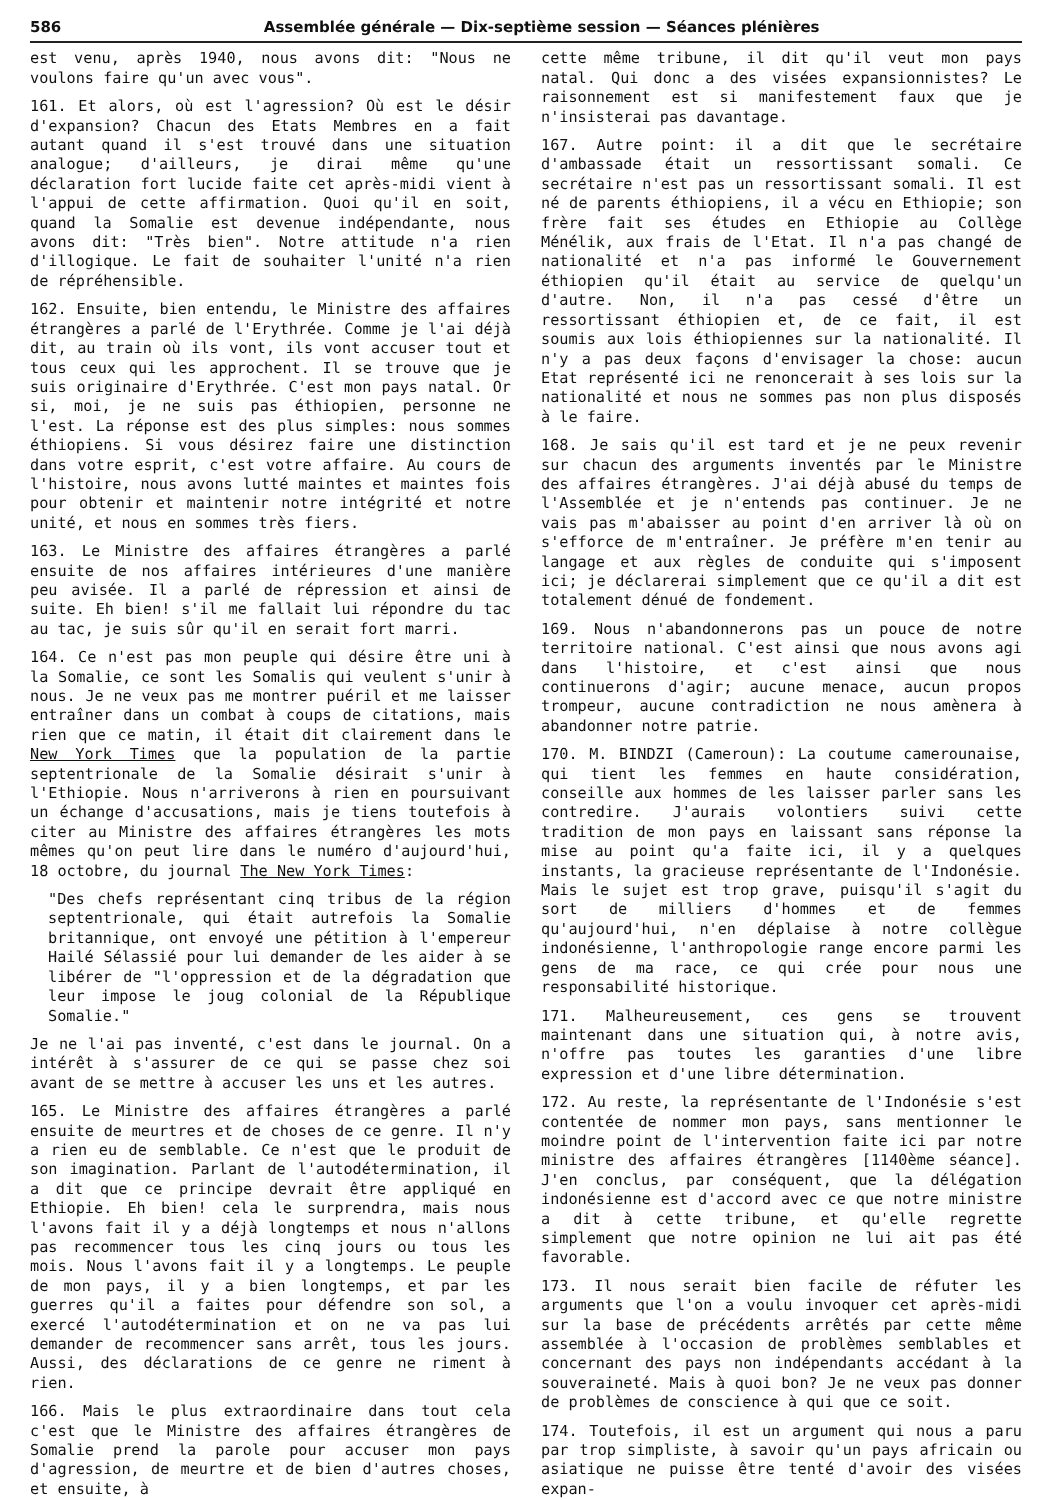586 Assemblée générale — Dix-septième session — Séances plénières
est venu, après 1940, nous avons dit: "Nous ne voulons faire qu'un avec vous".
161. Et alors, où est l'agression? Où est le désir d'expansion? Chacun des Etats Membres en a fait autant quand il s'est trouvé dans une situation analogue; d'ailleurs, je dirai même qu'une déclaration fort lucide faite cet après-midi vient à l'appui de cette affirmation. Quoi qu'il en soit, quand la Somalie est devenue indépendante, nous avons dit: "Très bien". Notre attitude n'a rien d'illogique. Le fait de souhaiter l'unité n'a rien de répréhensible.
162. Ensuite, bien entendu, le Ministre des affaires étrangères a parlé de l'Erythrée. Comme je l'ai déjà dit, au train où ils vont, ils vont accuser tout et tous ceux qui les approchent. Il se trouve que je suis originaire d'Erythrée. C'est mon pays natal. Or si, moi, je ne suis pas éthiopien, personne ne l'est. La réponse est des plus simples: nous sommes éthiopiens. Si vous désirez faire une distinction dans votre esprit, c'est votre affaire. Au cours de l'histoire, nous avons lutté maintes et maintes fois pour obtenir et maintenir notre intégrité et notre unité, et nous en sommes très fiers.
163. Le Ministre des affaires étrangères a parlé ensuite de nos affaires intérieures d'une manière peu avisée. Il a parlé de répression et ainsi de suite. Eh bien! s'il me fallait lui répondre du tac au tac, je suis sûr qu'il en serait fort marri.
164. Ce n'est pas mon peuple qui désire être uni à la Somalie, ce sont les Somalis qui veulent s'unir à nous. Je ne veux pas me montrer puéril et me laisser entraîner dans un combat à coups de citations, mais rien que ce matin, il était dit clairement dans le New York Times que la population de la partie septentrionale de la Somalie désirait s'unir à l'Ethiopie. Nous n'arriverons à rien en poursuivant un échange d'accusations, mais je tiens toutefois à citer au Ministre des affaires étrangères les mots mêmes qu'on peut lire dans le numéro d'aujourd'hui, 18 octobre, du journal The New York Times:
"Des chefs représentant cinq tribus de la région septentrionale, qui était autrefois la Somalie britannique, ont envoyé une pétition à l'empereur Hailé Sélassié pour lui demander de les aider à se libérer de "l'oppression et de la dégradation que leur impose le joug colonial de la République Somalie."
Je ne l'ai pas inventé, c'est dans le journal. On a intérêt à s'assurer de ce qui se passe chez soi avant de se mettre à accuser les uns et les autres.
165. Le Ministre des affaires étrangères a parlé ensuite de meurtres et de choses de ce genre. Il n'y a rien eu de semblable. Ce n'est que le produit de son imagination. Parlant de l'autodétermination, il a dit que ce principe devrait être appliqué en Ethiopie. Eh bien! cela le surprendra, mais nous l'avons fait il y a déjà longtemps et nous n'allons pas recommencer tous les cinq jours ou tous les mois. Nous l'avons fait il y a longtemps. Le peuple de mon pays, il y a bien longtemps, et par les guerres qu'il a faites pour défendre son sol, a exercé l'autodétermination et on ne va pas lui demander de recommencer sans arrêt, tous les jours. Aussi, des déclarations de ce genre ne riment à rien.
166. Mais le plus extraordinaire dans tout cela c'est que le Ministre des affaires étrangères de Somalie prend la parole pour accuser mon pays d'agression, de meurtre et de bien d'autres choses, et ensuite, à
cette même tribune, il dit qu'il veut mon pays natal. Qui donc a des visées expansionnistes? Le raisonnement est si manifestement faux que je n'insisterai pas davantage.
167. Autre point: il a dit que le secrétaire d'ambassade était un ressortissant somali. Ce secrétaire n'est pas un ressortissant somali. Il est né de parents éthiopiens, il a vécu en Ethiopie; son frère fait ses études en Ethiopie au Collège Ménélik, aux frais de l'Etat. Il n'a pas changé de nationalité et n'a pas informé le Gouvernement éthiopien qu'il était au service de quelqu'un d'autre. Non, il n'a pas cessé d'être un ressortissant éthiopien et, de ce fait, il est soumis aux lois éthiopiennes sur la nationalité. Il n'y a pas deux façons d'envisager la chose: aucun Etat représenté ici ne renoncerait à ses lois sur la nationalité et nous ne sommes pas non plus disposés à le faire.
168. Je sais qu'il est tard et je ne peux revenir sur chacun des arguments inventés par le Ministre des affaires étrangères. J'ai déjà abusé du temps de l'Assemblée et je n'entends pas continuer. Je ne vais pas m'abaisser au point d'en arriver là où on s'efforce de m'entraîner. Je préfère m'en tenir au langage et aux règles de conduite qui s'imposent ici; je déclarerai simplement que ce qu'il a dit est totalement dénué de fondement.
169. Nous n'abandonnerons pas un pouce de notre territoire national. C'est ainsi que nous avons agi dans l'histoire, et c'est ainsi que nous continuerons d'agir; aucune menace, aucun propos trompeur, aucune contradiction ne nous amènera à abandonner notre patrie.
170. M. BINDZI (Cameroun): La coutume camerounaise, qui tient les femmes en haute considération, conseille aux hommes de les laisser parler sans les contredire. J'aurais volontiers suivi cette tradition de mon pays en laissant sans réponse la mise au point qu'a faite ici, il y a quelques instants, la gracieuse représentante de l'Indonésie. Mais le sujet est trop grave, puisqu'il s'agit du sort de milliers d'hommes et de femmes qu'aujourd'hui, n'en déplaise à notre collègue indonésienne, l'anthropologie range encore parmi les gens de ma race, ce qui crée pour nous une responsabilité historique.
171. Malheureusement, ces gens se trouvent maintenant dans une situation qui, à notre avis, n'offre pas toutes les garanties d'une libre expression et d'une libre détermination.
172. Au reste, la représentante de l'Indonésie s'est contentée de nommer mon pays, sans mentionner le moindre point de l'intervention faite ici par notre ministre des affaires étrangères [1140ème séance]. J'en conclus, par conséquent, que la délégation indonésienne est d'accord avec ce que notre ministre a dit à cette tribune, et qu'elle regrette simplement que notre opinion ne lui ait pas été favorable.
173. Il nous serait bien facile de réfuter les arguments que l'on a voulu invoquer cet après-midi sur la base de précédents arrêtés par cette même assemblée à l'occasion de problèmes semblables et concernant des pays non indépendants accédant à la souveraineté. Mais à quoi bon? Je ne veux pas donner de problèmes de conscience à qui que ce soit.
174. Toutefois, il est un argument qui nous a paru par trop simpliste, à savoir qu'un pays africain ou asiatique ne puisse être tenté d'avoir des visées expan-